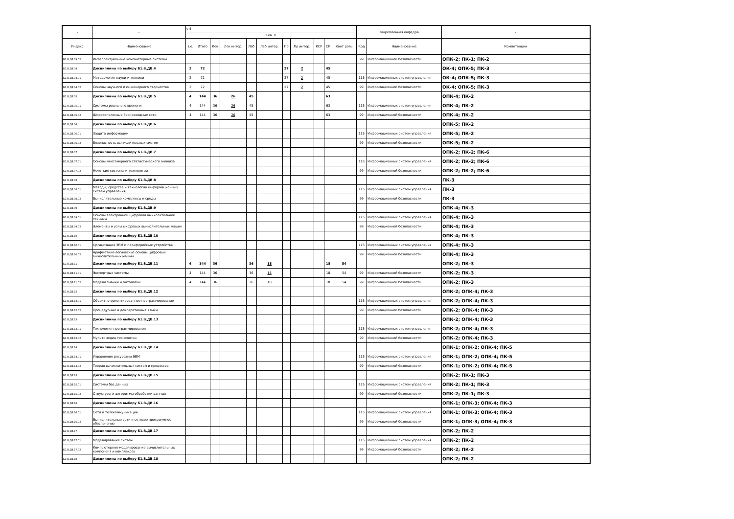| - | - | с 4 | | | | | | | | | | | Закрепленная кафедра | | - |
| --- | --- | --- | --- | --- | --- | --- | --- | --- | --- | --- | --- | --- | --- | --- | --- |
| | | Сем. 8 | | | | | | | | | | | | | |
| Индекс | Наименование | з.е. | Итого | Лек | Лек интер. | Лаб | Лаб интер. | Пр | Пр интер. | КСР | СР | Конт роль | Код | Наименование | Компетенции |
| Б1.В.ДВ.03.02 | Интеллектуальные компьютерные системы | | | | | | | | | | | | 99 | Информационной безопасности | ОПК-2; ПК-1; ПК-2 |
| Б1.В.ДВ.04 | Дисциплины по выбору Б1.В.ДВ.4 | 2 | 72 | | | | | 27 | 2 | | 45 | | | | ОК-4; ОПК-5; ПК-3 |
| Б1.В.ДВ.04.01 | Методология науки и техники | 2 | 72 | | | | | 27 | 2 | | 45 | | 115 | Информационных систем управления | ОК-4; ОПК-5; ПК-3 |
| Б1.В.ДВ.04.02 | Основы научного и инженерного творчества | 2 | 72 | | | | | 27 | 2 | | 45 | | 99 | Информационной безопасности | ОК-4; ОПК-5; ПК-3 |
| Б1.В.ДВ.05 | Дисциплины по выбору Б1.В.ДВ.5 | 4 | 144 | 36 | 26 | 45 | | | | | 63 | | | | ОПК-4; ПК-2 |
| Б1.В.ДВ.05.01 | Системы реального времени | 4 | 144 | 36 | 26 | 45 | | | | | 63 | | 115 | Информационных систем управления | ОПК-4; ПК-2 |
| Б1.В.ДВ.05.02 | Широкополосные беспроводные сети | 4 | 144 | 36 | 26 | 45 | | | | | 63 | | 99 | Информационной безопасности | ОПК-4; ПК-2 |
| Б1.В.ДВ.06 | Дисциплины по выбору Б1.В.ДВ.6 | | | | | | | | | | | | | | ОПК-5; ПК-2 |
| Б1.В.ДВ.06.01 | Защита информации | | | | | | | | | | | | 115 | Информационных систем управления | ОПК-5; ПК-2 |
| Б1.В.ДВ.06.02 | Безопасность вычислительных систем | | | | | | | | | | | | 99 | Информационной безопасности | ОПК-5; ПК-2 |
| Б1.В.ДВ.07 | Дисциплины по выбору Б1.В.ДВ.7 | | | | | | | | | | | | | | ОПК-2; ПК-2; ПК-6 |
| Б1.В.ДВ.07.01 | Основы многомерного статистического анализа | | | | | | | | | | | | 115 | Информационных систем управления | ОПК-2; ПК-2; ПК-6 |
| Б1.В.ДВ.07.02 | Нечеткие системы и технологии | | | | | | | | | | | | 99 | Информационной безопасности | ОПК-2; ПК-2; ПК-6 |
| Б1.В.ДВ.08 | Дисциплины по выбору Б1.В.ДВ.8 | | | | | | | | | | | | | | ПК-3 |
| Б1.В.ДВ.08.01 | Методы, средства и технологии информационных систем управления | | | | | | | | | | | | 115 | Информационных систем управления | ПК-3 |
| Б1.В.ДВ.08.02 | Вычислительные комплексы и среды | | | | | | | | | | | | 99 | Информационной безопасности | ПК-3 |
| Б1.В.ДВ.09 | Дисциплины по выбору Б1.В.ДВ.9 | | | | | | | | | | | | | | ОПК-4; ПК-3 |
| Б1.В.ДВ.09.01 | Основы электронной цифровой вычислительной техники | | | | | | | | | | | | 115 | Информационных систем управления | ОПК-4; ПК-3 |
| Б1.В.ДВ.09.02 | Элементы и узлы цифровых вычислительных машин | | | | | | | | | | | | 99 | Информационной безопасности | ОПК-4; ПК-3 |
| Б1.В.ДВ.10 | Дисциплины по выбору Б1.В.ДВ.10 | | | | | | | | | | | | | | ОПК-4; ПК-3 |
| Б1.В.ДВ.10.01 | Организация ЭВМ и периферийные устройства | | | | | | | | | | | | 115 | Информационных систем управления | ОПК-4; ПК-3 |
| Б1.В.ДВ.10.02 | Арифметико-логические основы цифровых вычислительных машин | | | | | | | | | | | | 99 | Информационной безопасности | ОПК-4; ПК-3 |
| Б1.В.ДВ.11 | Дисциплины по выбору Б1.В.ДВ.11 | 4 | 144 | 36 | | 36 | 18 | | | | 18 | 54 | | | ОПК-2; ПК-3 |
| Б1.В.ДВ.11.01 | Экспертные системы | 4 | 144 | 36 | | 36 | 18 | | | | 18 | 54 | 99 | Информационной безопасности | ОПК-2; ПК-3 |
| Б1.В.ДВ.11.02 | Модели знаний и онтологии | 4 | 144 | 36 | | 36 | 18 | | | | 18 | 54 | 99 | Информационной безопасности | ОПК-2; ПК-3 |
| Б1.В.ДВ.12 | Дисциплины по выбору Б1.В.ДВ.12 | | | | | | | | | | | | | | ОПК-2; ОПК-4; ПК-3 |
| Б1.В.ДВ.12.01 | Объектно-ориентированное программирование | | | | | | | | | | | | 115 | Информационных систем управления | ОПК-2; ОПК-4; ПК-3 |
| Б1.В.ДВ.12.02 | Процедурные и декларативные языки | | | | | | | | | | | | 99 | Информационной безопасности | ОПК-2; ОПК-4; ПК-3 |
| Б1.В.ДВ.13 | Дисциплины по выбору Б1.В.ДВ.13 | | | | | | | | | | | | | | ОПК-2; ОПК-4; ПК-3 |
| Б1.В.ДВ.13.01 | Технология программирования | | | | | | | | | | | | 115 | Информационных систем управления | ОПК-2; ОПК-4; ПК-3 |
| Б1.В.ДВ.13.02 | Мультимедиа технологии | | | | | | | | | | | | 99 | Информационной безопасности | ОПК-2; ОПК-4; ПК-3 |
| Б1.В.ДВ.14 | Дисциплины по выбору Б1.В.ДВ.14 | | | | | | | | | | | | | | ОПК-1; ОПК-2; ОПК-4; ПК-5 |
| Б1.В.ДВ.14.01 | Управление ресурсами ЭВМ | | | | | | | | | | | | 115 | Информационных систем управления | ОПК-1; ОПК-2; ОПК-4; ПК-5 |
| Б1.В.ДВ.14.02 | Теория вычислительных систем и процессов | | | | | | | | | | | | 99 | Информационной безопасности | ОПК-1; ОПК-2; ОПК-4; ПК-5 |
| Б1.В.ДВ.15 | Дисциплины по выбору Б1.В.ДВ.15 | | | | | | | | | | | | | | ОПК-2; ПК-1; ПК-3 |
| Б1.В.ДВ.15.01 | Системы баз данных | | | | | | | | | | | | 115 | Информационных систем управления | ОПК-2; ПК-1; ПК-3 |
| Б1.В.ДВ.15.02 | Структуры и алгоритмы обработки данных | | | | | | | | | | | | 99 | Информационной безопасности | ОПК-2; ПК-1; ПК-3 |
| Б1.В.ДВ.16 | Дисциплины по выбору Б1.В.ДВ.16 | | | | | | | | | | | | | | ОПК-1; ОПК-3; ОПК-4; ПК-3 |
| Б1.В.ДВ.16.01 | Сети и телекоммуникации | | | | | | | | | | | | 115 | Информационных систем управления | ОПК-1; ОПК-3; ОПК-4; ПК-3 |
| Б1.В.ДВ.16.02 | Вычислительные сети и сетевое программное обеспечение | | | | | | | | | | | | 99 | Информационной безопасности | ОПК-1; ОПК-3; ОПК-4; ПК-3 |
| Б1.В.ДВ.17 | Дисциплины по выбору Б1.В.ДВ.17 | | | | | | | | | | | | | | ОПК-2; ПК-2 |
| Б1.В.ДВ.17.01 | Моделирование систем | | | | | | | | | | | | 115 | Информационных систем управления | ОПК-2; ПК-2 |
| Б1.В.ДВ.17.02 | Компьютерное моделирование вычислительных компонент и комплексов | | | | | | | | | | | | 99 | Информационной безопасности | ОПК-2; ПК-2 |
| Б1.В.ДВ.18 | Дисциплины по выбору Б1.В.ДВ.18 | | | | | | | | | | | | | | ОПК-2; ПК-2 |